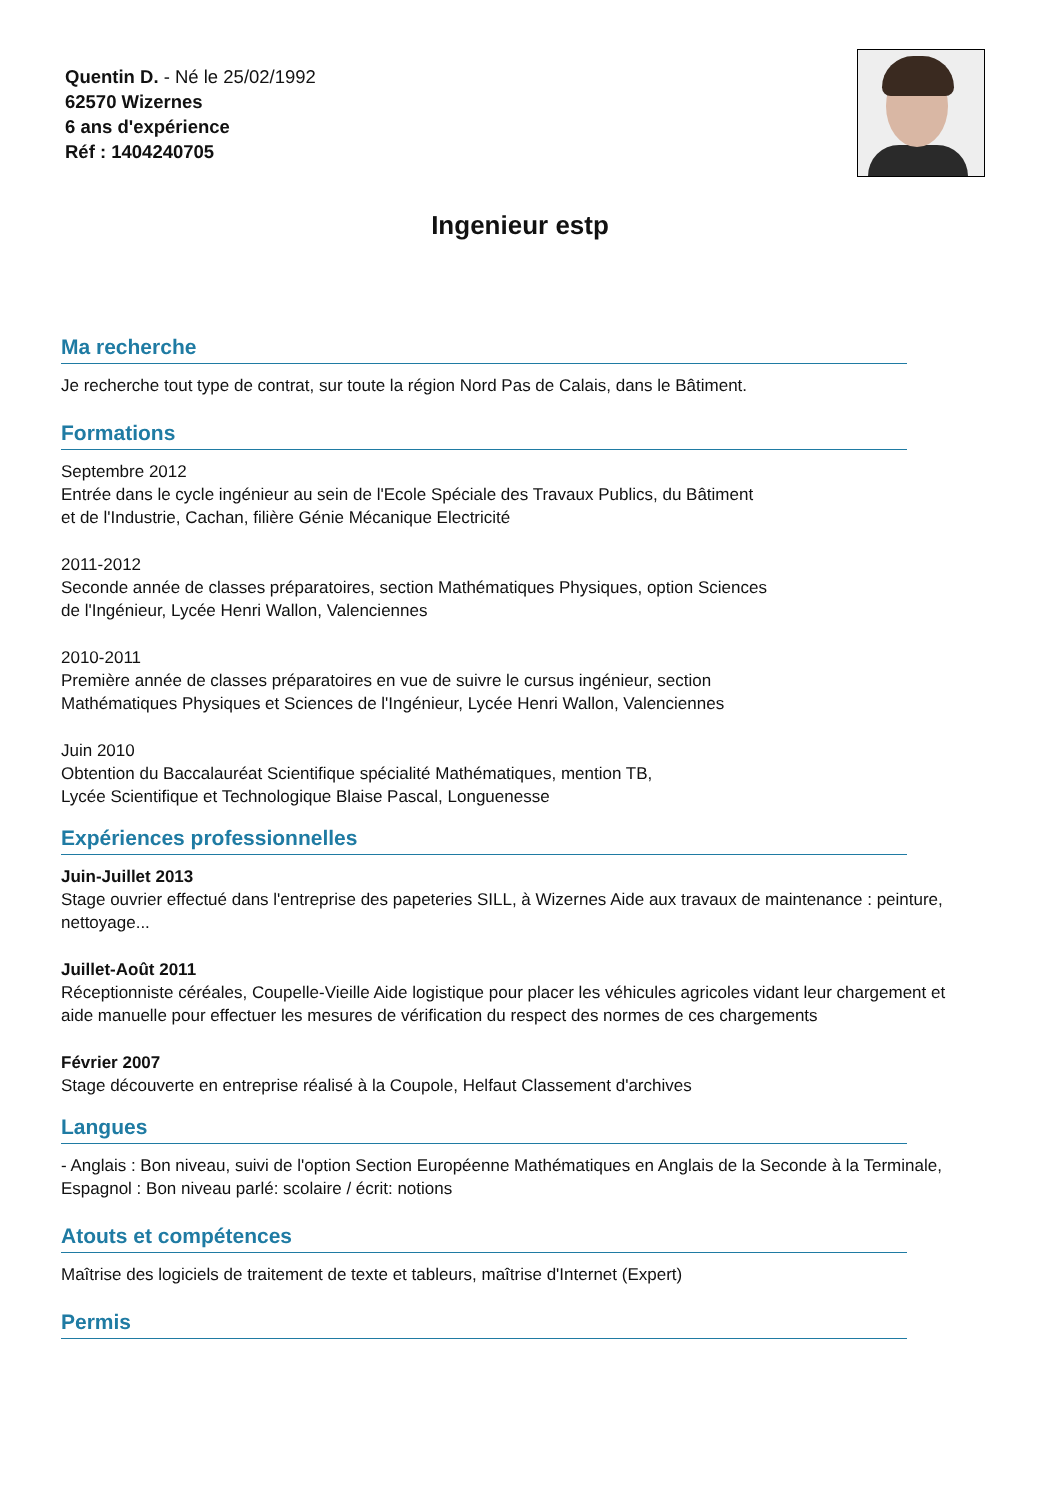Quentin D. - Né le 25/02/1992
62570 Wizernes
6 ans d'expérience
Réf : 1404240705
Ingenieur estp
Ma recherche
Je recherche tout type de contrat, sur toute la région Nord Pas de Calais, dans le Bâtiment.
Formations
Septembre 2012
Entrée dans le cycle ingénieur au sein de l'Ecole Spéciale des Travaux Publics, du Bâtiment
et de l'Industrie, Cachan, filière Génie Mécanique Electricité
2011-2012
Seconde année de classes préparatoires, section Mathématiques Physiques, option Sciences
de l'Ingénieur, Lycée Henri Wallon, Valenciennes
2010-2011
Première année de classes préparatoires en vue de suivre le cursus ingénieur, section
Mathématiques Physiques et Sciences de l'Ingénieur, Lycée Henri Wallon, Valenciennes
Juin 2010
Obtention du Baccalauréat Scientifique spécialité Mathématiques, mention TB,
Lycée Scientifique et Technologique Blaise Pascal, Longuenesse
Expériences professionnelles
Juin-Juillet 2013
Stage ouvrier effectué dans l'entreprise des papeteries SILL, à Wizernes Aide aux travaux de maintenance : peinture, nettoyage...
Juillet-Août 2011
Réceptionniste céréales, Coupelle-Vieille Aide logistique pour placer les véhicules agricoles vidant leur chargement et aide manuelle pour effectuer les mesures de vérification du respect des normes de ces chargements
Février 2007
Stage découverte en entreprise réalisé à la Coupole, Helfaut Classement d'archives
Langues
- Anglais : Bon niveau, suivi de l'option Section Européenne Mathématiques en Anglais de la Seconde à la Terminale, Espagnol : Bon niveau parlé: scolaire / écrit: notions
Atouts et compétences
Maîtrise des logiciels de traitement de texte et tableurs, maîtrise d'Internet (Expert)
Permis